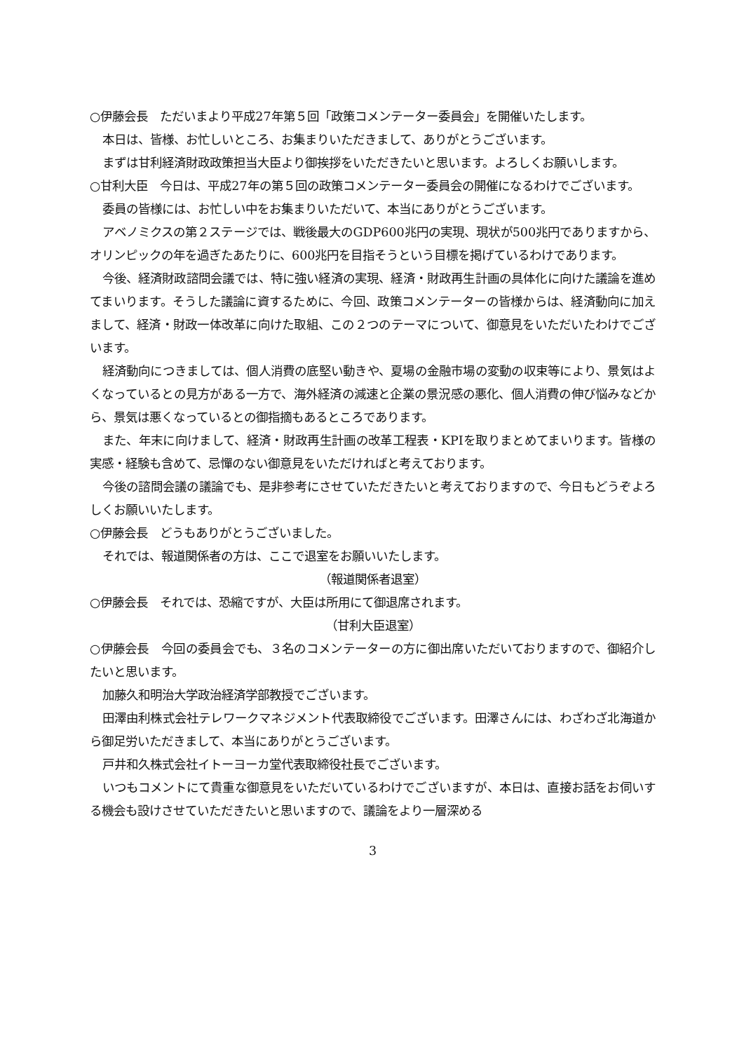○伊藤会長　ただいまより平成27年第５回「政策コメンテーター委員会」を開催いたします。
本日は、皆様、お忙しいところ、お集まりいただきまして、ありがとうございます。
まずは甘利経済財政政策担当大臣より御挨拶をいただきたいと思います。よろしくお願いします。
○甘利大臣　今日は、平成27年の第５回の政策コメンテーター委員会の開催になるわけでございます。
委員の皆様には、お忙しい中をお集まりいただいて、本当にありがとうございます。
アベノミクスの第２ステージでは、戦後最大のGDP600兆円の実現、現状が500兆円でありますから、オリンピックの年を過ぎたあたりに、600兆円を目指そうという目標を掲げているわけであります。
今後、経済財政諮問会議では、特に強い経済の実現、経済・財政再生計画の具体化に向けた議論を進めてまいります。そうした議論に資するために、今回、政策コメンテーターの皆様からは、経済動向に加えまして、経済・財政一体改革に向けた取組、この２つのテーマについて、御意見をいただいたわけでございます。
経済動向につきましては、個人消費の底堅い動きや、夏場の金融市場の変動の収束等により、景気はよくなっているとの見方がある一方で、海外経済の減速と企業の景況感の悪化、個人消費の伸び悩みなどから、景気は悪くなっているとの御指摘もあるところであります。
また、年末に向けまして、経済・財政再生計画の改革工程表・KPIを取りまとめてまいります。皆様の実感・経験も含めて、忌憚のない御意見をいただければと考えております。
今後の諮問会議の議論でも、是非参考にさせていただきたいと考えておりますので、今日もどうぞよろしくお願いいたします。
○伊藤会長　どうもありがとうございました。
それでは、報道関係者の方は、ここで退室をお願いいたします。
（報道関係者退室）
○伊藤会長　それでは、恐縮ですが、大臣は所用にて御退席されます。
（甘利大臣退室）
○伊藤会長　今回の委員会でも、３名のコメンテーターの方に御出席いただいておりますので、御紹介したいと思います。
加藤久和明治大学政治経済学部教授でございます。
田澤由利株式会社テレワークマネジメント代表取締役でございます。田澤さんには、わざわざ北海道から御足労いただきまして、本当にありがとうございます。
戸井和久株式会社イトーヨーカ堂代表取締役社長でございます。
いつもコメントにて貴重な御意見をいただいているわけでございますが、本日は、直接お話をお伺いする機会も設けさせていただきたいと思いますので、議論をより一層深める
3